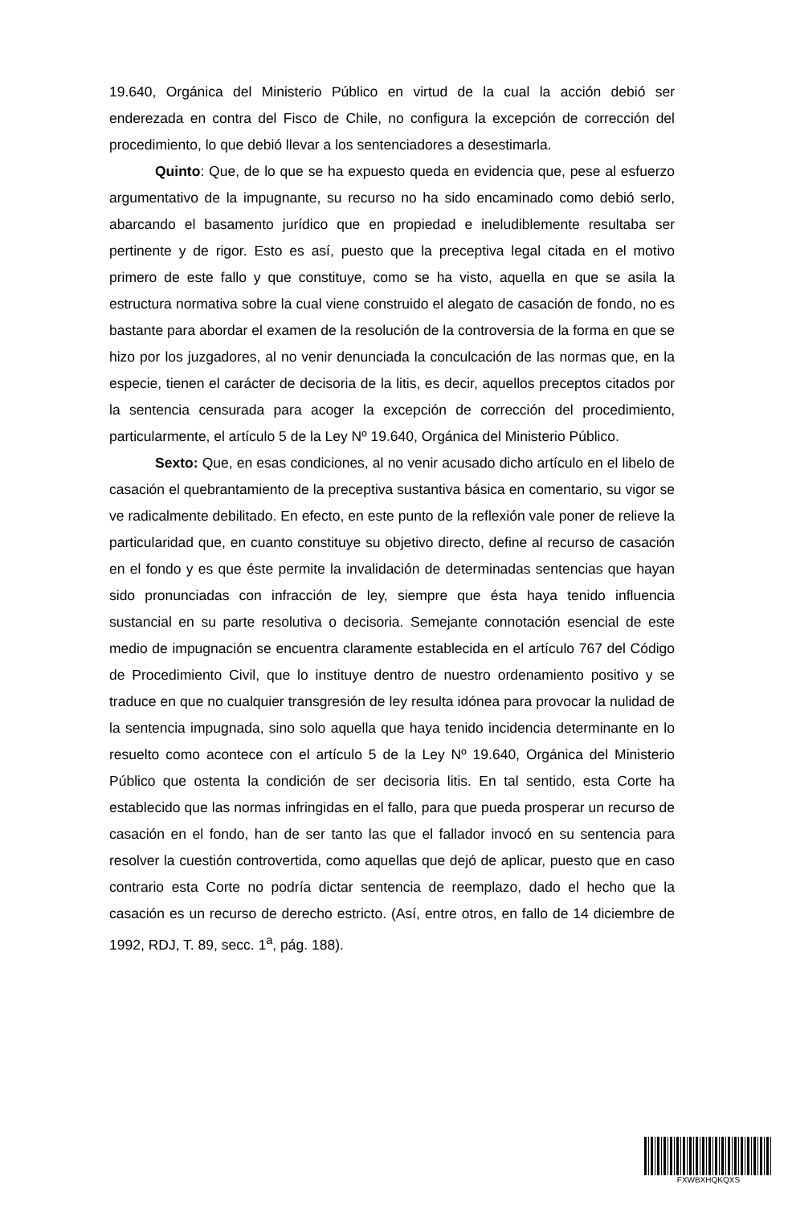19.640, Orgánica del Ministerio Público en virtud de la cual la acción debió ser enderezada en contra del Fisco de Chile, no configura la excepción de corrección del procedimiento, lo que debió llevar a los sentenciadores a desestimarla.
Quinto: Que, de lo que se ha expuesto queda en evidencia que, pese al esfuerzo argumentativo de la impugnante, su recurso no ha sido encaminado como debió serlo, abarcando el basamento jurídico que en propiedad e ineludiblemente resultaba ser pertinente y de rigor. Esto es así, puesto que la preceptiva legal citada en el motivo primero de este fallo y que constituye, como se ha visto, aquella en que se asila la estructura normativa sobre la cual viene construido el alegato de casación de fondo, no es bastante para abordar el examen de la resolución de la controversia de la forma en que se hizo por los juzgadores, al no venir denunciada la conculcación de las normas que, en la especie, tienen el carácter de decisoria de la litis, es decir, aquellos preceptos citados por la sentencia censurada para acoger la excepción de corrección del procedimiento, particularmente, el artículo 5 de la Ley Nº 19.640, Orgánica del Ministerio Público.
Sexto: Que, en esas condiciones, al no venir acusado dicho artículo en el libelo de casación el quebrantamiento de la preceptiva sustantiva básica en comentario, su vigor se ve radicalmente debilitado. En efecto, en este punto de la reflexión vale poner de relieve la particularidad que, en cuanto constituye su objetivo directo, define al recurso de casación en el fondo y es que éste permite la invalidación de determinadas sentencias que hayan sido pronunciadas con infracción de ley, siempre que ésta haya tenido influencia sustancial en su parte resolutiva o decisoria. Semejante connotación esencial de este medio de impugnación se encuentra claramente establecida en el artículo 767 del Código de Procedimiento Civil, que lo instituye dentro de nuestro ordenamiento positivo y se traduce en que no cualquier transgresión de ley resulta idónea para provocar la nulidad de la sentencia impugnada, sino solo aquella que haya tenido incidencia determinante en lo resuelto como acontece con el artículo 5 de la Ley Nº 19.640, Orgánica del Ministerio Público que ostenta la condición de ser decisoria litis. En tal sentido, esta Corte ha establecido que las normas infringidas en el fallo, para que pueda prosperar un recurso de casación en el fondo, han de ser tanto las que el fallador invocó en su sentencia para resolver la cuestión controvertida, como aquellas que dejó de aplicar, puesto que en caso contrario esta Corte no podría dictar sentencia de reemplazo, dado el hecho que la casación es un recurso de derecho estricto. (Así, entre otros, en fallo de 14 diciembre de 1992, RDJ, T. 89, secc. 1<sup>a</sup>, pág. 188).
FXWBXHQKQXS